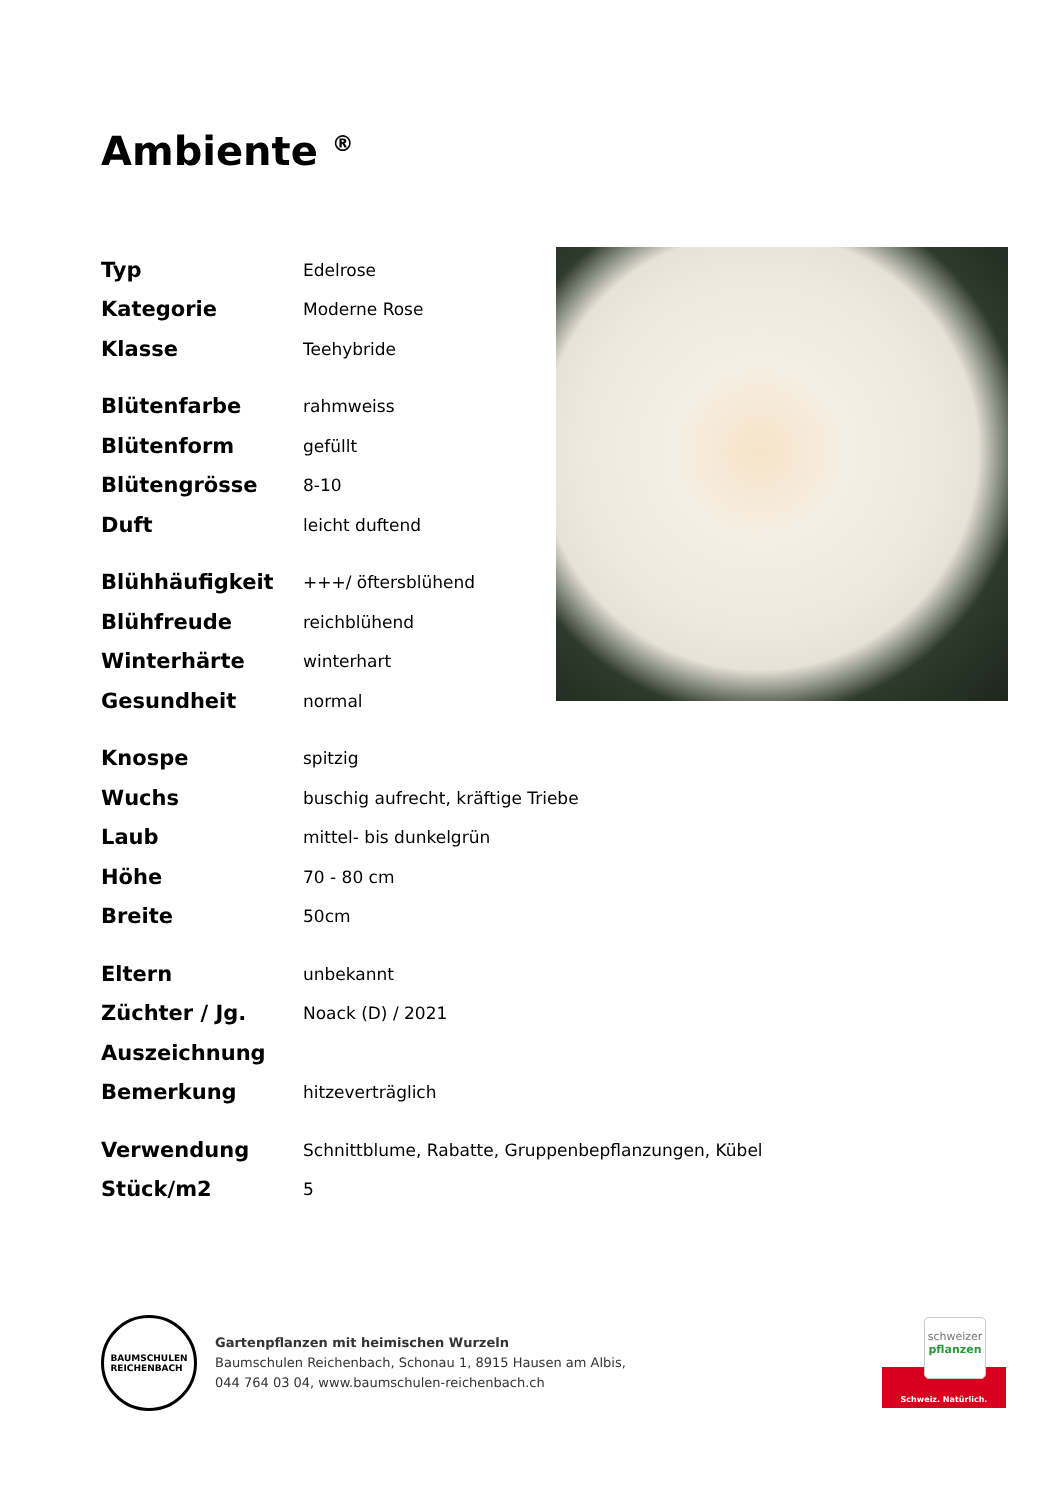Ambiente <sup>®</sup>
| Typ | Edelrose |
| Kategorie | Moderne Rose |
| Klasse | Teehybride |
| Blütenfarbe | rahmweiss |
| Blütenform | gefüllt |
| Blütengrösse | 8-10 |
| Duft | leicht duftend |
| Blühhäufigkeit | +++/ öftersblühend |
| Blühfreude | reichblühend |
| Winterhärte | winterhart |
| Gesundheit | normal |
| Knospe | spitzig |
| Wuchs | buschig aufrecht, kräftige Triebe |
| Laub | mittel- bis dunkelgrün |
| Höhe | 70 - 80 cm |
| Breite | 50cm |
| Eltern | unbekannt |
| Züchter / Jg. | Noack (D) / 2021 |
| Auszeichnung | |
| Bemerkung | hitzeverträglich |
| Verwendung | Schnittblume, Rabatte, Gruppenbepflanzungen, Kübel |
| Stück/m2 | 5 |
BAUMSCHULEN
REICHENBACH
Gartenpflanzen mit heimischen Wurzeln
Baumschulen Reichenbach, Schonau 1, 8915 Hausen am Albis,
044 764 03 04, www.baumschulen-reichenbach.ch
schweizer
pflanzen
Schweiz. Natürlich.